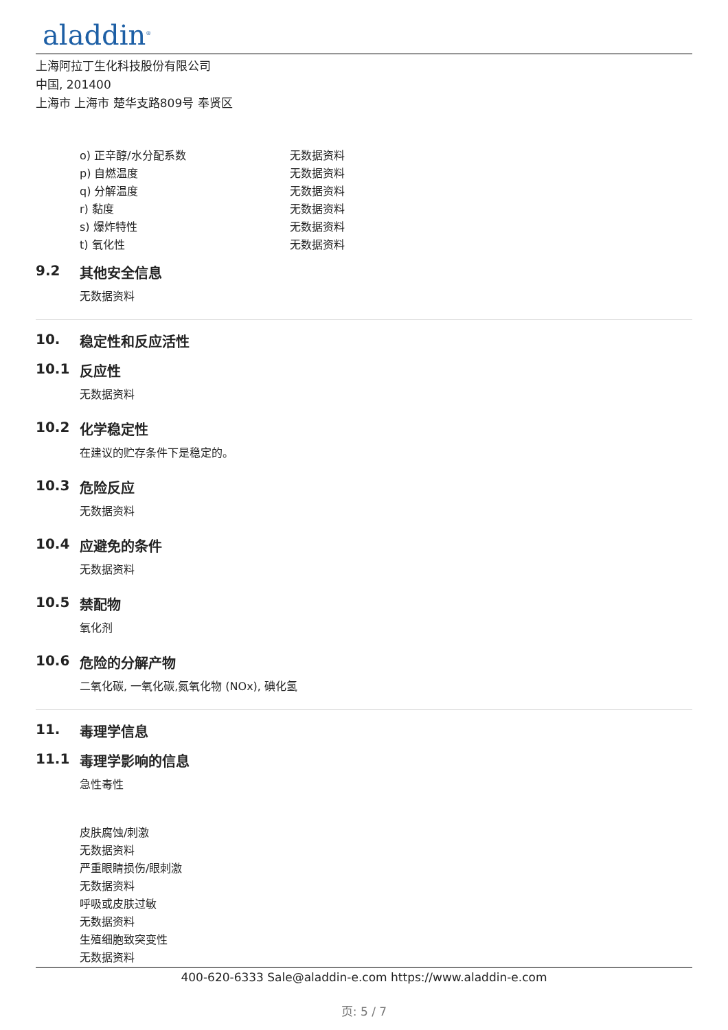aladdin<sup>®</sup>
上海阿拉丁生化科技股份有限公司
中国, 201400
上海市 上海市 楚华支路809号 奉贤区
| o) 正辛醇/水分配系数 | 无数据资料 |
| p) 自燃温度 | 无数据资料 |
| q) 分解温度 | 无数据资料 |
| r) 黏度 | 无数据资料 |
| s) 爆炸特性 | 无数据资料 |
| t) 氧化性 | 无数据资料 |
9.2 其他安全信息
无数据资料
10. 稳定性和反应活性
10.1 反应性
无数据资料
10.2 化学稳定性
在建议的贮存条件下是稳定的。
10.3 危险反应
无数据资料
10.4 应避免的条件
无数据资料
10.5 禁配物
氧化剂
10.6 危险的分解产物
二氧化碳, 一氧化碳,氮氧化物 (NOx), 碘化氢
11. 毒理学信息
11.1 毒理学影响的信息
急性毒性
皮肤腐蚀/刺激
无数据资料
严重眼睛损伤/眼刺激
无数据资料
呼吸或皮肤过敏
无数据资料
生殖细胞致突变性
无数据资料
400-620-6333 Sale@aladdin-e.com https://www.aladdin-e.com
页: 5 / 7